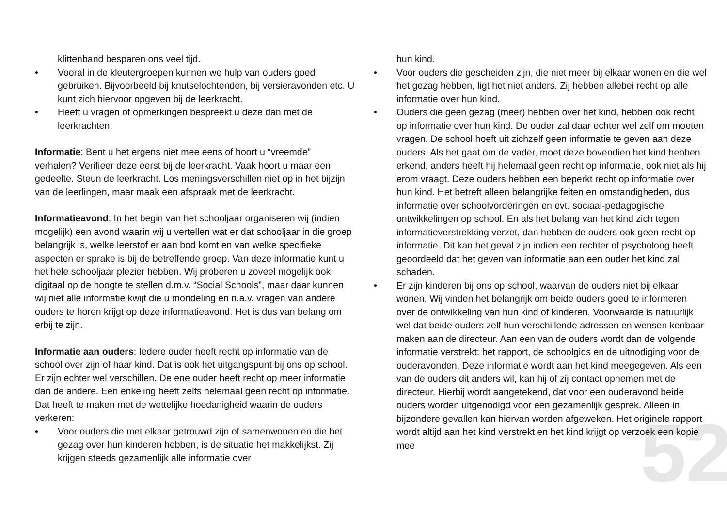52
klittenband besparen ons veel tijd.
• Vooral in de kleutergroepen kunnen we hulp van ouders goed gebruiken. Bijvoorbeeld bij knutselochtenden, bij versieravonden etc. U kunt zich hiervoor opgeven bij de leerkracht.
• Heeft u vragen of opmerkingen bespreekt u deze dan met de leerkrachten.
Informatie: Bent u het ergens niet mee eens of hoort u “vreemde” verhalen? Verifieer deze eerst bij de leerkracht. Vaak hoort u maar een gedeelte. Steun de leerkracht. Los meningsverschillen niet op in het bijzijn van de leerlingen, maar maak een afspraak met de leerkracht.
Informatieavond: In het begin van het schooljaar organiseren wij (indien mogelijk) een avond waarin wij u vertellen wat er dat schooljaar in die groep belangrijk is, welke leerstof er aan bod komt en van welke specifieke aspecten er sprake is bij de betreffende groep. Van deze informatie kunt u het hele schooljaar plezier hebben. Wij proberen u zoveel mogelijk ook digitaal op de hoogte te stellen d.m.v. “Social Schools”, maar daar kunnen wij niet alle informatie kwijt die u mondeling en n.a.v. vragen van andere ouders te horen krijgt op deze informatieavond. Het is dus van belang om erbij te zijn.
Informatie aan ouders: Iedere ouder heeft recht op informatie van de school over zijn of haar kind. Dat is ook het uitgangspunt bij ons op school. Er zijn echter wel verschillen. De ene ouder heeft recht op meer informatie dan de andere. Een enkeling heeft zelfs helemaal geen recht op informatie. Dat heeft te maken met de wettelijke hoedanigheid waarin de ouders verkeren:
• Voor ouders die met elkaar getrouwd zijn of samenwonen en die het gezag over hun kinderen hebben, is de situatie het makkelijkst. Zij krijgen steeds gezamenlijk alle informatie over
hun kind.
• Voor ouders die gescheiden zijn, die niet meer bij elkaar wonen en die wel het gezag hebben, ligt het niet anders. Zij hebben allebei recht op alle informatie over hun kind.
• Ouders die geen gezag (meer) hebben over het kind, hebben ook recht op informatie over hun kind. De ouder zal daar echter wel zelf om moeten vragen. De school hoeft uit zichzelf geen informatie te geven aan deze ouders. Als het gaat om de vader, moet deze bovendien het kind hebben erkend, anders heeft hij helemaal geen recht op informatie, ook niet als hij erom vraagt. Deze ouders hebben een beperkt recht op informatie over hun kind. Het betreft alleen belangrijke feiten en omstandigheden, dus informatie over schoolvorderingen en evt. sociaal-pedagogische ontwikkelingen op school. En als het belang van het kind zich tegen informatieverstrekking verzet, dan hebben de ouders ook geen recht op informatie. Dit kan het geval zijn indien een rechter of psycholoog heeft geoordeeld dat het geven van informatie aan een ouder het kind zal schaden.
• Er zijn kinderen bij ons op school, waarvan de ouders niet bij elkaar wonen. Wij vinden het belangrijk om beide ouders goed te informeren over de ontwikkeling van hun kind of kinderen. Voorwaarde is natuurlijk wel dat beide ouders zelf hun verschillende adressen en wensen kenbaar maken aan de directeur. Aan een van de ouders wordt dan de volgende informatie verstrekt: het rapport, de schoolgids en de uitnodiging voor de ouderavonden. Deze informatie wordt aan het kind meegegeven. Als een van de ouders dit anders wil, kan hij of zij contact opnemen met de directeur. Hierbij wordt aangetekend, dat voor een ouderavond beide ouders worden uitgenodigd voor een gezamenlijk gesprek. Alleen in bijzondere gevallen kan hiervan worden afgeweken. Het originele rapport wordt altijd aan het kind verstrekt en het kind krijgt op verzoek een kopie mee